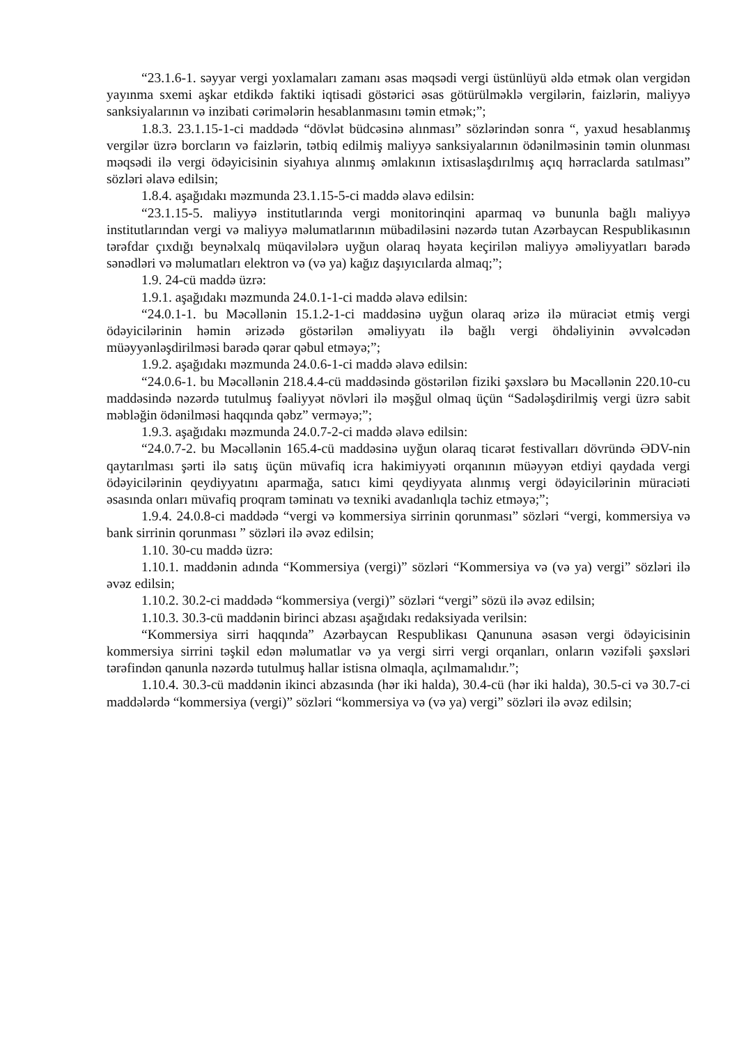“23.1.6-1. səyyar vergi yoxlamaları zamanı əsas məqsədi vergi üstünlüyü əldə etmək olan vergidən yayınma sxemi aşkar etdikdə faktiki iqtisadi göstərici əsas götürülməklə vergilərin, faizlərin, maliyyə sanksiyalarının və inzibati cərimələrin hesablanmasını təmin etmək;”;
1.8.3. 23.1.15-1-ci maddədə “dövlət büdcəsinə alınması” sözlərindən sonra “, yaxud hesablanmış vergilər üzrə borcların və faizlərin, tətbiq edilmiş maliyyə sanksiyalarının ödənilməsinin təmin olunması məqsədi ilə vergi ödəyicisinin siyahıya alınmış əmlakının ixtisaslaşdırılmış açıq hərraclarda satılması” sözləri əlavə edilsin;
1.8.4. aşağıdakı məzmunda 23.1.15-5-ci maddə əlavə edilsin:
“23.1.15-5. maliyyə institutlarında vergi monitorinqini aparmaq və bununla bağlı maliyyə institutlarından vergi və maliyyə məlumatlarının mübadiləsini nəzərdə tutan Azərbaycan Respublikasının tərəfdar çıxdığı beynəlxalq müqavilələrə uyğun olaraq həyata keçirilən maliyyə əməliyyatları barədə sənədləri və məlumatları elektron və (və ya) kağız daşıyıcılarda almaq;”;
1.9. 24-cü maddə üzrə:
1.9.1. aşağıdakı məzmunda 24.0.1-1-ci maddə əlavə edilsin:
“24.0.1-1. bu Məcəllənin 15.1.2-1-ci maddəsinə uyğun olaraq ərizə ilə müraciət etmiş vergi ödəyicilərinin həmin ərizədə göstərilən əməliyyatı ilə bağlı vergi öhdəliyinin əvvəlcədən müəyyənləşdirilməsi barədə qərar qəbul etməyə;”;
1.9.2. aşağıdakı məzmunda 24.0.6-1-ci maddə əlavə edilsin:
“24.0.6-1. bu Məcəllənin 218.4.4-cü maddəsində göstərilən fiziki şəxslərə bu Məcəllənin 220.10-cu maddəsində nəzərdə tutulmuş fəaliyyət növləri ilə məşğul olmaq üçün “Sadələşdirilmiş vergi üzrə sabit məbləğin ödənilməsi haqqında qəbz” verməyə;”;
1.9.3. aşağıdakı məzmunda 24.0.7-2-ci maddə əlavə edilsin:
“24.0.7-2. bu Məcəllənin 165.4-cü maddəsinə uyğun olaraq ticarət festivalları dövründə ƏDV-nin qaytarılması şərti ilə satış üçün müvafiq icra hakimiyyəti orqanının müəyyən etdiyi qaydada vergi ödəyicilərinin qeydiyyatını aparmağa, satıcı kimi qeydiyyata alınmış vergi ödəyicilərinin müraciəti əsasında onları müvafiq proqram təminatı və texniki avadanlıqla təchiz etməyə;”;
1.9.4. 24.0.8-ci maddədə “vergi və kommersiya sirrinin qorunması” sözləri “vergi, kommersiya və bank sirrinin qorunması ” sözləri ilə əvəz edilsin;
1.10. 30-cu maddə üzrə:
1.10.1. maddənin adında “Kommersiya (vergi)” sözləri “Kommersiya və (və ya) vergi” sözləri ilə əvəz edilsin;
1.10.2. 30.2-ci maddədə “kommersiya (vergi)” sözləri “vergi” sözü ilə əvəz edilsin;
1.10.3. 30.3-cü maddənin birinci abzası aşağıdakı redaksiyada verilsin:
“Kommersiya sirri haqqında” Azərbaycan Respublikası Qanununa əsasən vergi ödəyicisinin kommersiya sirrini təşkil edən məlumatlar və ya vergi sirri vergi orqanları, onların vəzifəli şəxsləri tərəfindən qanunla nəzərdə tutulmuş hallar istisna olmaqla, açılmamalıdır.”;
1.10.4. 30.3-cü maddənin ikinci abzasında (hər iki halda), 30.4-cü (hər iki halda), 30.5-ci və 30.7-ci maddələrdə “kommersiya (vergi)” sözləri “kommersiya və (və ya) vergi” sözləri ilə əvəz edilsin;